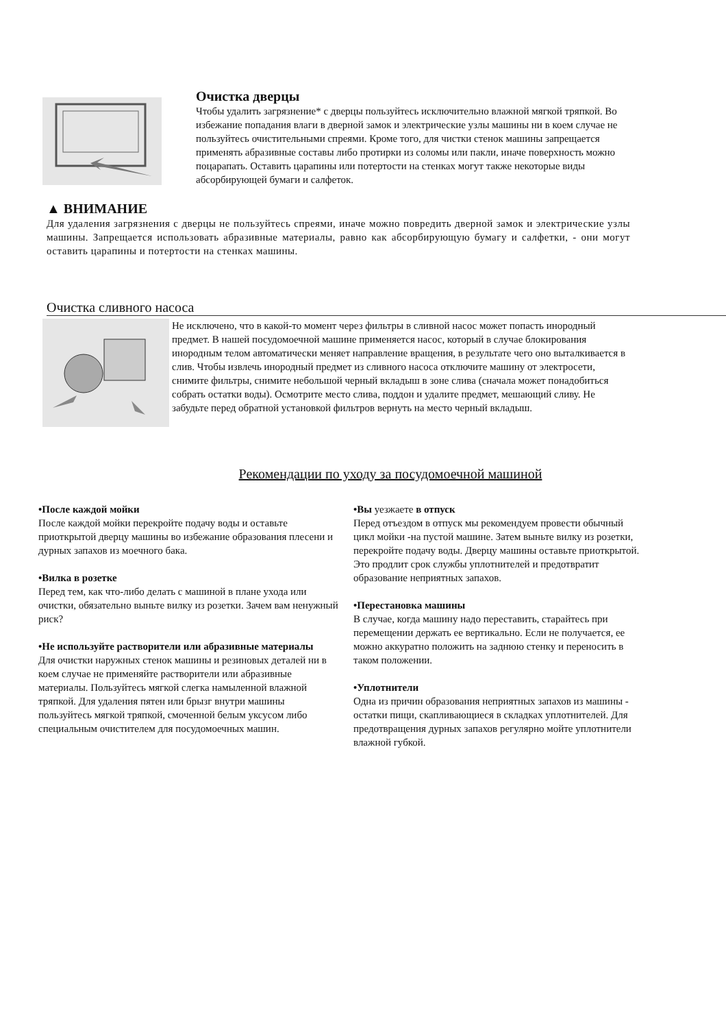Очистка дверцы
Чтобы удалить загрязнение* с дверцы пользуйтесь исключительно влажной мягкой тряпкой. Во избежание попадания влаги в дверной замок и электрические узлы машины ни в коем случае не пользуйтесь очистительными спреями. Кроме того, для чистки стенок машины запрещается применять абразивные составы либо протирки из соломы или пакли, иначе поверхность можно поцарапать. Оставить царапины или потертости на стенках могут также некоторые виды абсорбирующей бумаги и салфеток.
▲ ВНИМАНИЕ
Для удаления загрязнения с дверцы не пользуйтесь спреями, иначе можно повредить дверной замок и электрические узлы машины. Запрещается использовать абразивные материалы, равно как абсорбирующую бумагу и салфетки, - они могут оставить царапины и потертости на стенках машины.
Очистка сливного насоса
Не исключено, что в какой-то момент через фильтры в сливной насос может попасть инородный предмет. В нашей посудомоечной машине применяется насос, который в случае блокирования инородным телом автоматически меняет направление вращения, в результате чего оно выталкивается в слив. Чтобы извлечь инородный предмет из сливного насоса отключите машину от электросети, снимите фильтры, снимите небольшой черный вкладыш в зоне слива (сначала может понадобиться собрать остатки воды). Осмотрите место слива, поддон и удалите предмет, мешающий сливу. Не забудьте перед обратной установкой фильтров вернуть на место черный вкладыш.
Рекомендации по уходу за посудомоечной машиной
•После каждой мойки
После каждой мойки перекройте подачу воды и оставьте приоткрытой дверцу машины во избежание образования плесени и дурных запахов из моечного бака.
•Вилка в розетке
Перед тем, как что-либо делать с машиной в плане ухода или очистки, обязательно выньте вилку из розетки. Зачем вам ненужный риск?
•Не используйте растворители или абразивные материалы
Для очистки наружных стенок машины и резиновых деталей ни в коем случае не применяйте растворители или абразивные материалы. Пользуйтесь мягкой слегка намыленной влажной тряпкой. Для удаления пятен или брызг внутри машины пользуйтесь мягкой тряпкой, смоченной белым уксусом либо специальным очистителем для посудомоечных машин.
•Вы уезжаете в отпуск
Перед отъездом в отпуск мы рекомендуем провести обычный цикл мойки -на пустой машине. Затем выньте вилку из розетки, перекройте подачу воды. Дверцу машины оставьте приоткрытой. Это продлит срок службы уплотнителей и предотвратит образование неприятных запахов.
•Перестановка машины
В случае, когда машину надо переставить, старайтесь при перемещении держать ее вертикально. Если не получается, ее можно аккуратно положить на заднюю стенку и переносить в таком положении.
•Уплотнители
Одна из причин образования неприятных запахов из машины - остатки пищи, скапливающиеся в складках уплотнителей. Для предотвращения дурных запахов регулярно мойте уплотнители влажной губкой.